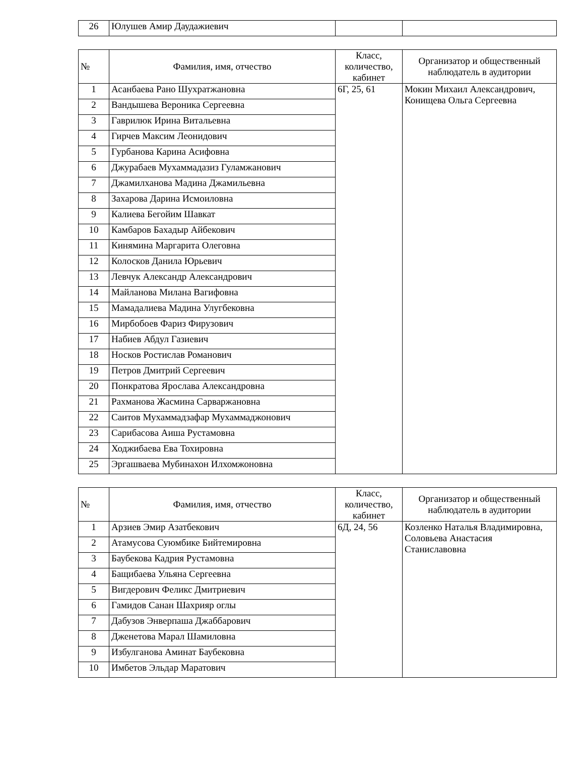| 26 | Юлушев Амир Даудажиевич | | |
| № | Фамилия, имя, отчество | Класс, количество, кабинет | Организатор и общественный наблюдатель в аудитории |
| --- | --- | --- | --- |
| 1 | Асанбаева Рано Шухратжановна | 6Г, 25, 61 | Мокин Михаил Александрович, Конищева Ольга Сергеевна |
| 2 | Вандышева Вероника Сергеевна | | |
| 3 | Гаврилюк Ирина Витальевна | | |
| 4 | Гирчев Максим Леонидович | | |
| 5 | Гурбанова Карина Асифовна | | |
| 6 | Джурабаев Мухаммадазиз Гуламжанович | | |
| 7 | Джамилханова Мадина Джамильевна | | |
| 8 | Захарова Дарина Исмоиловна | | |
| 9 | Калиева Бегойим Шавкат | | |
| 10 | Камбаров Бахадыр Айбекович | | |
| 11 | Кинямина Маргарита Олеговна | | |
| 12 | Колосков Данила Юрьевич | | |
| 13 | Левчук Александр Александрович | | |
| 14 | Майланова Милана Вагифовна | | |
| 15 | Мамадалиева Мадина Улугбековна | | |
| 16 | Мирбобоев Фариз Фирузович | | |
| 17 | Набиев Абдул Газиевич | | |
| 18 | Носков Ростислав Романович | | |
| 19 | Петров Дмитрий Сергеевич | | |
| 20 | Понкратова Ярослава Александровна | | |
| 21 | Рахманова Жасмина Сарваржановна | | |
| 22 | Саитов Мухаммадзафар Мухаммаджонович | | |
| 23 | Сарибасова Аиша Рустамовна | | |
| 24 | Ходжибаева Ева Тохировна | | |
| 25 | Эргашваева Мубинахон Илхомжоновна | | |
| № | Фамилия, имя, отчество | Класс, количество, кабинет | Организатор и общественный наблюдатель в аудитории |
| --- | --- | --- | --- |
| 1 | Арзиев Эмир Азатбекович | 6Д, 24, 56 | Козленко Наталья Владимировна, Соловьева Анастасия Станиславовна |
| 2 | Атамусова Суюмбике Бийтемировна | | |
| 3 | Баубекова Кадрия Рустамовна | | |
| 4 | Бащибаева Ульяна Сергеевна | | |
| 5 | Вигдерович Феликс Дмитриевич | | |
| 6 | Гамидов Санан Шахрияр оглы | | |
| 7 | Дабузов Энверпаша Джаббарович | | |
| 8 | Дженетова Марал Шамиловна | | |
| 9 | Избулганова Аминат Баубековна | | |
| 10 | Имбетов Эльдар Маратович | | |